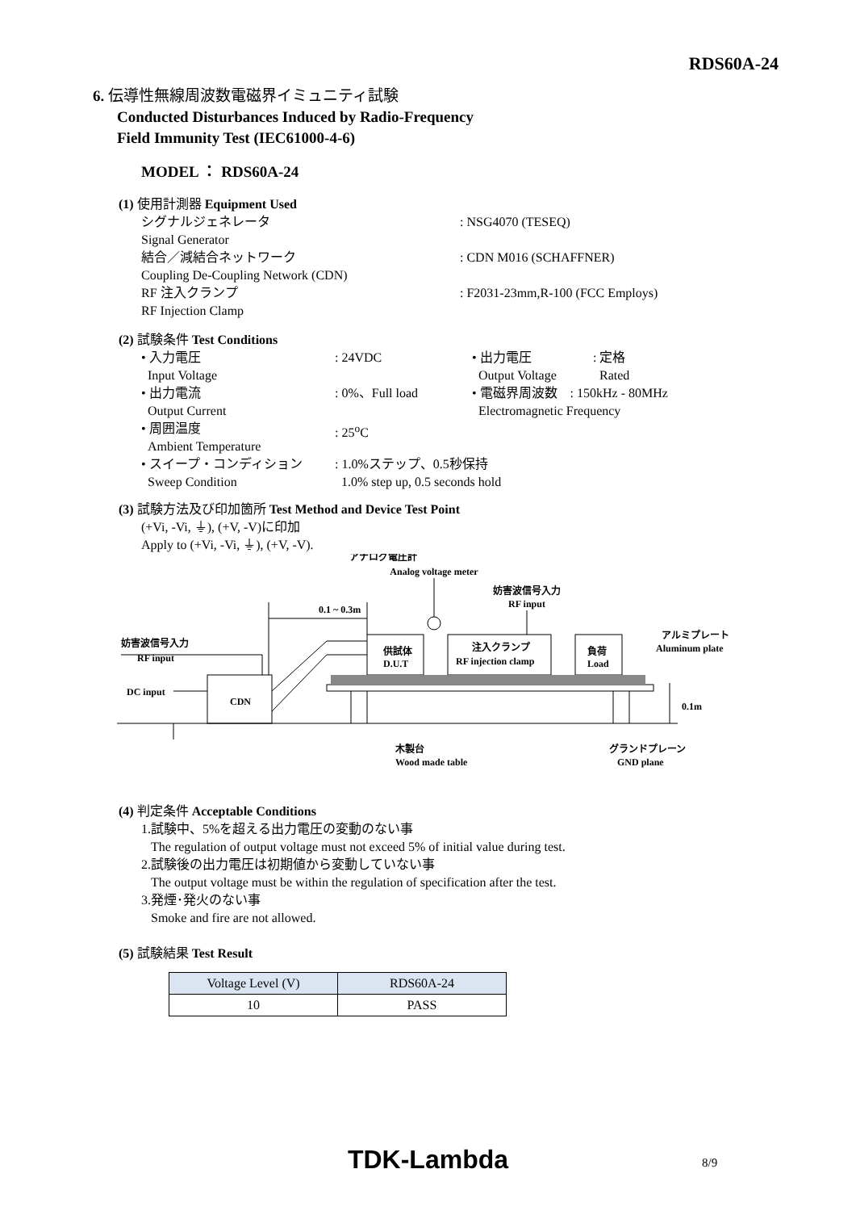RDS60A-24
6. 伝導性無線周波数電磁界イミュニティ試験
Conducted Disturbances Induced by Radio-Frequency
Field Immunity Test (IEC61000-4-6)
MODEL ： RDS60A-24
(1) 使用計測器 Equipment Used
シグナルジェネレータ
Signal Generator
: NSG4070 (TESEQ)
結合／減結合ネットワーク
Coupling De-Coupling Network (CDN)
: CDN M016 (SCHAFFNER)
RF 注入クランプ
RF Injection Clamp
: F2031-23mm,R-100 (FCC Employs)
(2) 試験条件 Test Conditions
• 入力電圧
Input Voltage
: 24VDC • 出力電圧
Output Voltage
: 定格
Rated
• 出力電流
Output Current
: 0%、Full load • 電磁界周波数 : 150kHz - 80MHz
Electromagnetic Frequency
• 周囲温度
Ambient Temperature
: 25<sup>o</sup>C
• スイープ・コンディション
Sweep Condition
: 1.0%ステップ、0.5秒保持
1.0% step up, 0.5 seconds hold
(3) 試験方法及び印加箇所 Test Method and Device Test Point
(+Vi, -Vi, ⏚), (+V, -V)に印加
Apply to (+Vi, -Vi, ⏚), (+V, -V).
アナログ電圧計
Analog voltage meter
妨害波信号入力
RF input
0.1 ~ 0.3m
妨害波信号入力
RF input
供試体
D.U.T
注入クランプ
RF injection clamp
負荷
Load
アルミプレート
Aluminum plate
DC input
CDN
0.1m
木製台
Wood made table
グランドプレーン
GND plane
(4) 判定条件 Acceptable Conditions
1.試験中、5%を超える出力電圧の変動のない事
The regulation of output voltage must not exceed 5% of initial value during test.
2.試験後の出力電圧は初期値から変動していない事
The output voltage must be within the regulation of specification after the test.
3.発煙･発火のない事
Smoke and fire are not allowed.
(5) 試験結果 Test Result
| Voltage Level (V) | RDS60A-24 |
| --- | --- |
| 10 | PASS |
TDK-Lambda 8/9